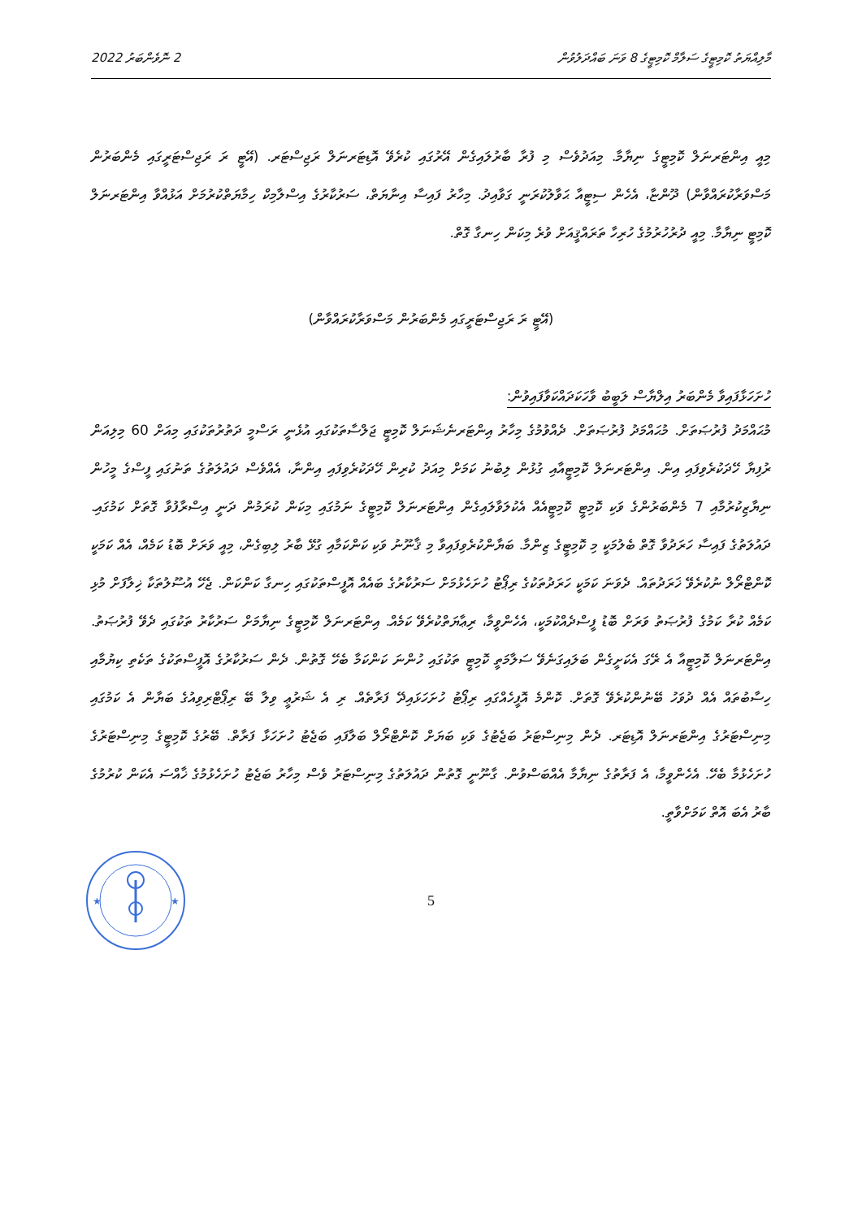މާލިއްޔަތު ކޮމިޓީގެ ސަލާމް ކޮމިޓީގެ 8 ވަނަ ބައްދަލުވުން 2 ނޮވެންބަރު 2022
މިއީ އިންޓަރނަލް ކޮމިޓީގެ ނިޔާމާ. މިއަދުވެސް މި ފުރާ ބާރުލައިގެން އޭރުގައި ކުރެވޭ އޮޑިޓަރނަލް ރަޖިސްޓަރ. (އޭޓީ ރަ ރަޖިސްޓަރީގައި މެންބަރުން މަސްވަރާކުރައްވާން) ދޫންޏާ، އެހެން ސިޓީއާ ޙަވާލުކުރަނީ ގަވާއިދު. މިހާރު ފައިސާ އިނާޔަތް، ސަރުކާރުގެ އިސްލާމިކް ހިމާޔަތްކުރުމަށް އަޅުއްވާ އިންޓަރނަލް ކޮމިޓީ ނިޔާމާ. މިއީ ދުރުހުރުމުގެ ހުރިހާ ތަރައްޤީއަށް ވުރެ މިކަން ހިނގާ ގޮތް.
(އޭޓީ ރަ ރަޖިސްޓަރީގައި މެންބަރުން މަސްވަރާކުރައްވާން)
ހުށަހަޅާފައިވާ މެންބަރު އިލްޔާސް ލަބީބު ވާހަކަދައްކަވާފައިވުން:
މުޙައްމަދު ފުރުޞަތަށް. މުޙައްމަދު ފުރުޞަތަށް. ދެއްވުމުގެ މިހާރު އިންޓަރނެޝަނަލް ކޮމިޓީ ޖަލްސާތަކުގައި އުޅެނީ ރަސްމީ ދަތުރުތަކުގައި މިއަށް 60 މިލިއަން ރުފިޔާ ހޭދަކުރެވިފައި އިން. އިންޓަރނަލް ކޮމިޓީއާއި ގުޅުން ލިބުނު ކަމަށް މިއަދު ކުރިން ހޭދަކުރެވިފައި އިންނާ، އެއްވެސް ދައުލަތުގެ ތަނުގައި ފީސްގެ މީހުން ނިޔާޒިކުރުމާއި 7 މެންބަރުންގެ ވަކި ކޮމިޓީ ކޮމިޓީއެއް އެކުލަވާލައިގެން އިންޓަރނަލް ކޮމިޓީގެ ނަމުގައި މިކަން ކުރަމުން ދަނީ އިސްރާފުވާ ގޮތަށް ކަމުގައި. ދައުލަތުގެ ފައިސާ ހަރަދުވާ ގޮތް ބެލުމަކީ މި ކޮމިޓީގެ ޒިންމާ. ބަޔާންކުރެވިފައިވާ މި ޤާނޫނު ވަކި ކަންކަމާއި ގުޅޭ ބާރު ލިބިގެން، މިއީ ވަރަށް ބޮޑު ކަމެއް، އެއް ކަމަކީ ކޮންޓްރޯލް ނުކުރެވޭ ޚަރަދުތައް. ދެވަނަ ކަމަކީ ހަރަދުތަކުގެ ރިޕޯޓު ހުށަހެޅުމަށް ސަރުކާރުގެ ބައެއް އޮފީސްތަކުގައި ހިނގާ ކަންކަން. ޖެހޭ އުސޫލުތަކާ ޚިލާފަށް މުޅި ކަމެއް ކުރާ ކަމުގެ ފުރުޞަތު ވަރަށް ބޮޑު ފީސްދެއްކުމަކީ، އެހެންވީމާ، ރިޢާޔަތްކުރެވޭ ކަމެއް. އިންޓަރނަލް ކޮމިޓީގެ ނިޔާމަށް ސަރުކާރު ތަކުގައި ދެވޭ ފުރުޞަތު. އިންޓަރނަލް ކޮމިޓީއާ އެ ރޭގަ އެކަށީގެން ބަލައިގަނެވޭ ސަލާމަތީ ކޮމިޓީ ތަކުގައި ހުންނަ ކަންކަމާ ބެހޭ ގޮތުން. ދެން ސަރުކާރުގެ އޮފީސްތަކުގެ ތަކެތި ކިޔުމާއި ހިސާބުތައް އެއް ދުވަހު ބޭނުންކުރެވޭ ގޮތަށް. ކޮންމެ އޮފީހެއްގައި ރިޕޯޓު ހުށަހަޅައިދޭ ފަރާތެއް. ރި އެ ޝަރުޢީ ވިލާ ބޭ ރިޕޯޓްރިވިއުގެ ބަޔާން އެ ކަމުގައި މިނިސްޓަރުގެ އިންޓަރނަލް އޮޑިޓަރ. ދެން މިނިސްޓަރު ބަޖެޓުގެ ވަކި ބަޔަށް ކޮންޓްރޯލް ބަލާފައި ބަޖެޓު ހުށަހަޅާ ފަރާތް. ބޭރުގެ ކޮމިޓީގެ މިނިސްޓަރުގެ ހުށަހެޅުމާ ބެހޭ. އެހެންވީމާ، އެ ފަރާތުގެ ނިޔާމާ އެއްބަސްވުން. ގާނޫނީ ގޮތުން ދައުލަތުގެ މިނިސްޓަރު ވެސް މިހާރު ބަޖެޓު ހުށަހެޅުމުގެ ޚާއްސަ އެކަން ކުރުމުގެ ބާރު އެބަ އޮތް ކަމަށްވާތީ.
★
★
5